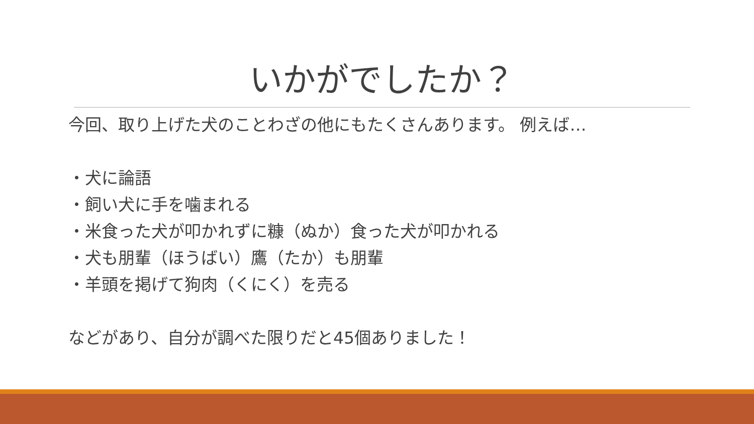いかがでしたか？
今回、取り上げた犬のことわざの他にもたくさんあります。 例えば…
・犬に論語
・飼い犬に手を噛まれる
・米食った犬が叩かれずに糠（ぬか）食った犬が叩かれる
・犬も朋輩（ほうばい）鷹（たか）も朋輩
・羊頭を掲げて狗肉（くにく）を売る
などがあり、自分が調べた限りだと45個ありました！